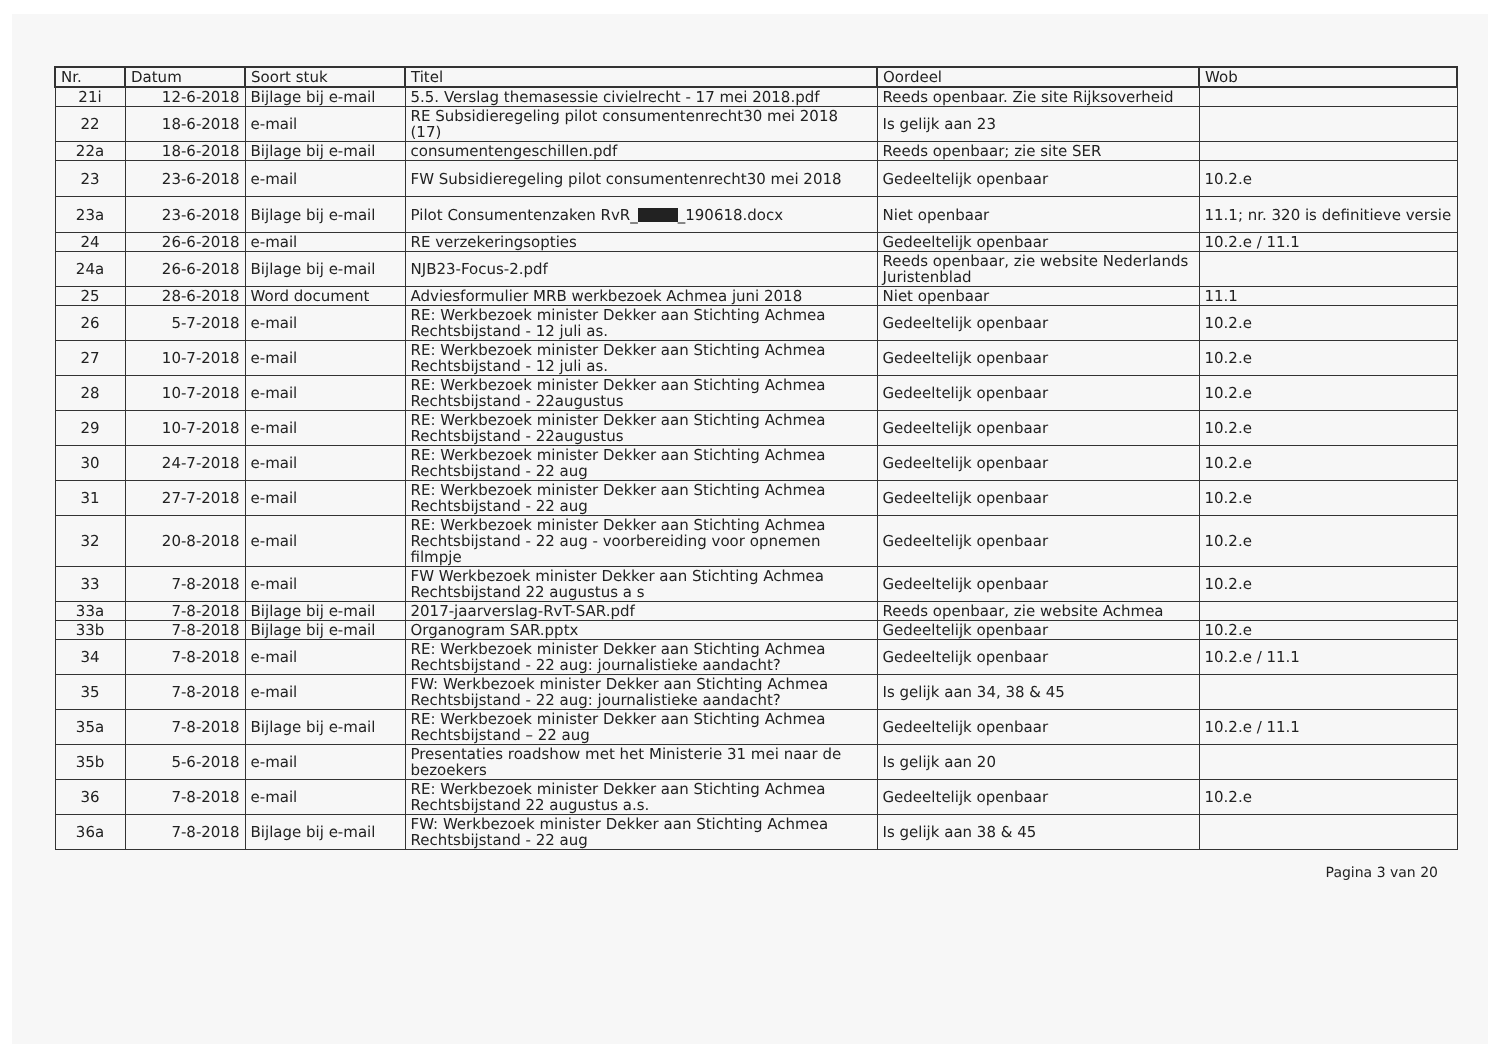| Nr. | Datum | Soort stuk | Titel | Oordeel | Wob |
| --- | --- | --- | --- | --- | --- |
| 21i | 12-6-2018 | Bijlage bij e-mail | 5.5. Verslag themasessie civielrecht - 17 mei 2018.pdf | Reeds openbaar. Zie site Rijksoverheid | |
| 22 | 18-6-2018 | e-mail | RE Subsidieregeling pilot consumentenrecht30 mei 2018 (17) | Is gelijk aan 23 | |
| 22a | 18-6-2018 | Bijlage bij e-mail | consumentengeschillen.pdf | Reeds openbaar; zie site SER | |
| 23 | 23-6-2018 | e-mail | FW Subsidieregeling pilot consumentenrecht30 mei 2018 | Gedeeltelijk openbaar | 10.2.e |
| 23a | 23-6-2018 | Bijlage bij e-mail | Pilot Consumentenzaken RvR_ _190618.docx | Niet openbaar | 11.1; nr. 320 is definitieve versie |
| 24 | 26-6-2018 | e-mail | RE verzekeringsopties | Gedeeltelijk openbaar | 10.2.e / 11.1 |
| 24a | 26-6-2018 | Bijlage bij e-mail | NJB23-Focus-2.pdf | Reeds openbaar, zie website Nederlands Juristenblad | |
| 25 | 28-6-2018 | Word document | Adviesformulier MRB werkbezoek Achmea juni 2018 | Niet openbaar | 11.1 |
| 26 | 5-7-2018 | e-mail | RE: Werkbezoek minister Dekker aan Stichting Achmea Rechtsbijstand - 12 juli as. | Gedeeltelijk openbaar | 10.2.e |
| 27 | 10-7-2018 | e-mail | RE: Werkbezoek minister Dekker aan Stichting Achmea Rechtsbijstand - 12 juli as. | Gedeeltelijk openbaar | 10.2.e |
| 28 | 10-7-2018 | e-mail | RE: Werkbezoek minister Dekker aan Stichting Achmea Rechtsbijstand - 22augustus | Gedeeltelijk openbaar | 10.2.e |
| 29 | 10-7-2018 | e-mail | RE: Werkbezoek minister Dekker aan Stichting Achmea Rechtsbijstand - 22augustus | Gedeeltelijk openbaar | 10.2.e |
| 30 | 24-7-2018 | e-mail | RE: Werkbezoek minister Dekker aan Stichting Achmea Rechtsbijstand - 22 aug | Gedeeltelijk openbaar | 10.2.e |
| 31 | 27-7-2018 | e-mail | RE: Werkbezoek minister Dekker aan Stichting Achmea Rechtsbijstand - 22 aug | Gedeeltelijk openbaar | 10.2.e |
| 32 | 20-8-2018 | e-mail | RE: Werkbezoek minister Dekker aan Stichting Achmea Rechtsbijstand - 22 aug - voorbereiding voor opnemen filmpje | Gedeeltelijk openbaar | 10.2.e |
| 33 | 7-8-2018 | e-mail | FW Werkbezoek minister Dekker aan Stichting Achmea Rechtsbijstand 22 augustus a s | Gedeeltelijk openbaar | 10.2.e |
| 33a | 7-8-2018 | Bijlage bij e-mail | 2017-jaarverslag-RvT-SAR.pdf | Reeds openbaar, zie website Achmea | |
| 33b | 7-8-2018 | Bijlage bij e-mail | Organogram SAR.pptx | Gedeeltelijk openbaar | 10.2.e |
| 34 | 7-8-2018 | e-mail | RE: Werkbezoek minister Dekker aan Stichting Achmea Rechtsbijstand - 22 aug: journalistieke aandacht? | Gedeeltelijk openbaar | 10.2.e / 11.1 |
| 35 | 7-8-2018 | e-mail | FW: Werkbezoek minister Dekker aan Stichting Achmea Rechtsbijstand - 22 aug: journalistieke aandacht? | Is gelijk aan 34, 38 & 45 | |
| 35a | 7-8-2018 | Bijlage bij e-mail | RE: Werkbezoek minister Dekker aan Stichting Achmea Rechtsbijstand – 22 aug | Gedeeltelijk openbaar | 10.2.e / 11.1 |
| 35b | 5-6-2018 | e-mail | Presentaties roadshow met het Ministerie 31 mei naar de bezoekers | Is gelijk aan 20 | |
| 36 | 7-8-2018 | e-mail | RE: Werkbezoek minister Dekker aan Stichting Achmea Rechtsbijstand 22 augustus a.s. | Gedeeltelijk openbaar | 10.2.e |
| 36a | 7-8-2018 | Bijlage bij e-mail | FW: Werkbezoek minister Dekker aan Stichting Achmea Rechtsbijstand - 22 aug | Is gelijk aan 38 & 45 | |
Pagina 3 van 20